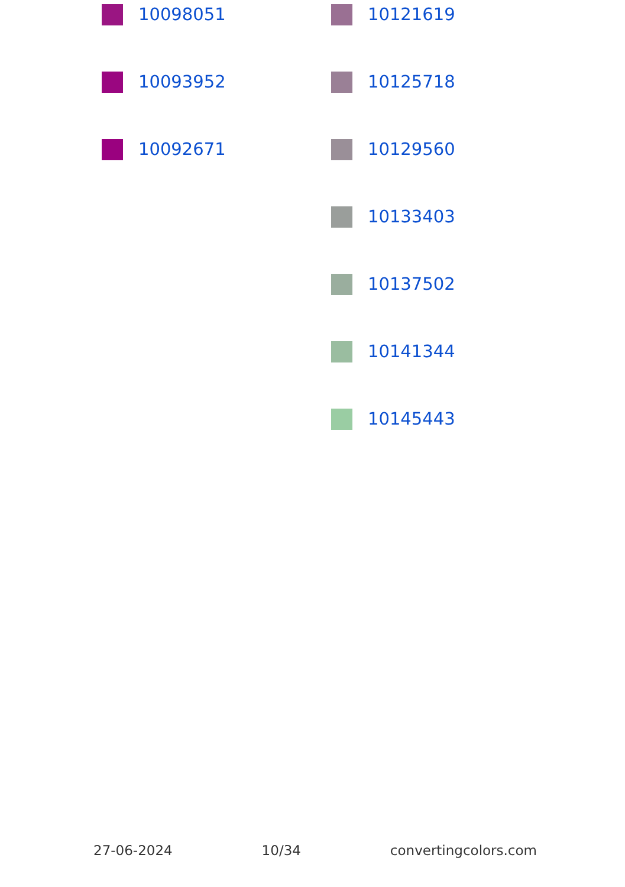10098051
10093952
10092671
10121619
10125718
10129560
10133403
10137502
10141344
10145443
27-06-2024 10/34 convertingcolors.com